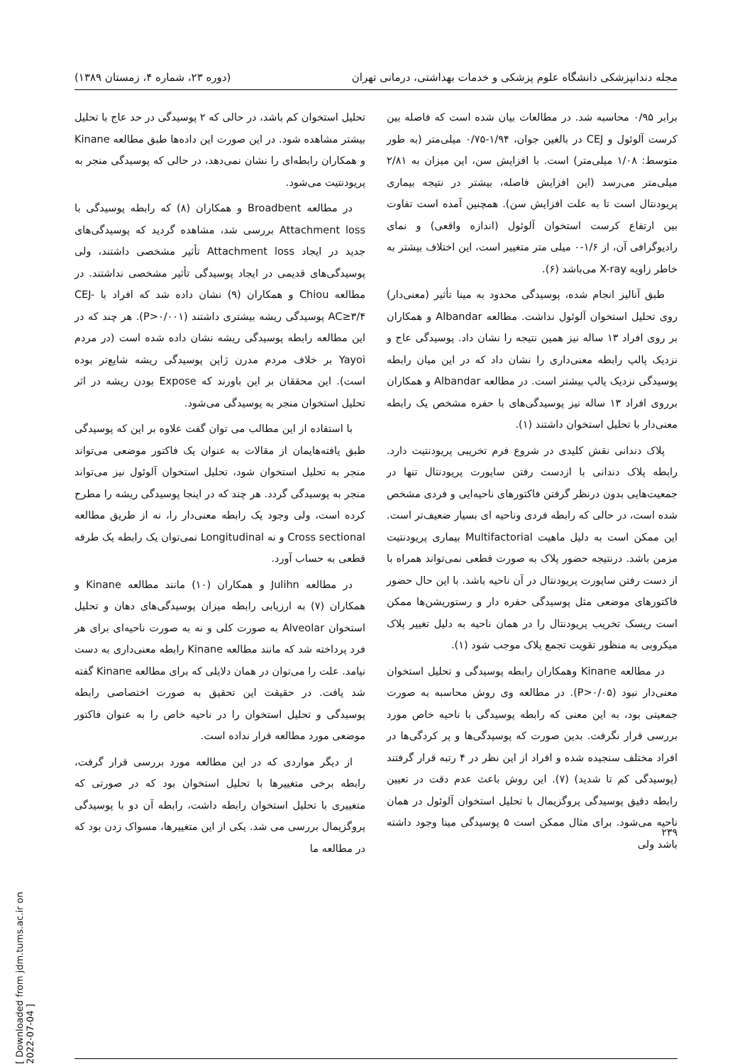مجله دندانپزشکی دانشگاه علوم پزشکی و خدمات بهداشتی، درمانی تهران (دوره ۲۳، شماره ۴، زمستان ۱۳۸۹)
برابر ۰/۹۵ محاسبه شد. در مطالعات بیان شده است که فاصله بین کرست آلوئول و CEJ در بالغین جوان، ۱/۹۴-۰/۷۵ میلی‌متر (به طور متوسط: ۱/۰۸ میلی‌متر) است. با افزایش سن، این میزان به ۲/۸۱ میلی‌متر می‌رسد (این افزایش فاصله، بیشتر در نتیجه بیماری پریودنتال است تا به علت افزایش سن). همچنین آمده است تفاوت بین ارتفاع کرست استخوان آلوئول (اندازه واقعی) و نمای رادیوگرافی آن، از ۱/۶-۰ میلی متر متغییر است، این اختلاف بیشتر به خاطر زاویه X-ray می‌باشد (۶).
طبق آنالیز انجام شده، پوسیدگی محدود به مینا تأثیر (معنی‌دار) روی تحلیل استخوان آلوئول نداشت. مطالعه Albandar و همکاران بر روی افراد ۱۳ ساله نیز همین نتیجه را نشان داد. پوسیدگی عاج و نزدیک پالپ رابطه معنی‌داری را نشان داد که در این میان رابطه پوسیدگی نزدیک پالپ بیشتر است. در مطالعه Albandar و همکاران برروی افراد ۱۳ ساله نیز پوسیدگی‌های با حفره مشخص یک رابطه معنی‌دار با تحلیل استخوان داشتند (۱).
پلاک دندانی نقش کلیدی در شروع فرم تخریبی پریودنتیت دارد. رابطه پلاک دندانی با ازدست رفتن ساپورت پریودنتال تنها در جمعیت‌هایی بدون درنظر گرفتن فاکتورهای ناحیه‌ایی و فردی مشخص شده است، در حالی که رابطه فردی وناحیه ای بسیار ضعیف‌تر است. این ممکن است به دلیل ماهیت Multifactorial بیماری پریودنتیت مزمن باشد. درنتیجه حضور پلاک به صورت قطعی نمی‌تواند همراه با از دست رفتن ساپورت پریودنتال در آن ناحیه باشد. با این حال حضور فاکتورهای موضعی مثل پوسیدگی حفره دار و رستوریشن‌ها ممکن است ریسک تخریب پریودنتال را در همان ناحیه به دلیل تغییر پلاک میکروبی به منظور تقویت تجمع پلاک موجب شود (۱).
در مطالعه Kinane وهمکاران رابطه پوسیدگی و تحلیل استخوان معنی‌دار نبود (P>۰/۰۵). در مطالعه وی روش محاسبه به صورت جمعیتی بود، به این معنی که رابطه پوسیدگی با ناحیه خاص مورد بررسی قرار نگرفت. بدین صورت که پوسیدگی‌ها و پر کردگی‌ها در افراد مختلف سنجیده شده و افراد از این نظر در ۴ رتبه قرار گرفتند (پوسیدگی کم تا شدید) (۷). این روش باعث عدم دقت در تعیین رابطه دقیق پوسیدگی پروگزیمال با تحلیل استخوان آلوئول در همان ناحیه می‌شود. برای مثال ممکن است ۵ پوسیدگی مینا وجود داشته باشد ولی
تحلیل استخوان کم باشد، در حالی که ۲ پوسیدگی در حد عاج با تحلیل بیشتر مشاهده شود. در این صورت این داده‌ها طبق مطالعه Kinane و همکاران رابطه‌ای را نشان نمی‌دهد، در حالی که پوسیدگی منجر به پریودنتیت می‌شود.
در مطالعه Broadbent و همکاران (۸) که رابطه پوسیدگی با Attachment loss بررسی شد، مشاهده گردید که پوسیدگی‌های جدید در ایجاد Attachment loss تأثیر مشخصی داشتند، ولی پوسیدگی‌های قدیمی در ایجاد پوسیدگی تأثیر مشخصی نداشتند. در مطالعه Chiou و همکاران (۹) نشان داده شد که افراد با CEJ-AC≥۳/۴ پوسیدگی ریشه بیشتری داشتند (P>۰/۰۰۱). هر چند که در این مطالعه رابطه پوسیدگی ریشه نشان داده شده است (در مردم Yayoi بر خلاف مردم مدرن ژاپن پوسیدگی ریشه شایع‌تر بوده است). این محققان بر این باورند که Expose بودن ریشه در اثر تحلیل استخوان منجر به پوسیدگی می‌شود.
با استفاده از این مطالب می توان گفت علاوه بر این که پوسیدگی طبق یافته‌هایمان از مقالات به عنوان یک فاکتور موضعی می‌تواند منجر به تحلیل استخوان شود، تحلیل استخوان آلوئول نیز می‌تواند منجر به پوسیدگی گردد. هر چند که در اینجا پوسیدگی ریشه را مطرح کرده است، ولی وجود یک رابطه معنی‌دار را، نه از طریق مطالعه Cross sectional و نه Longitudinal نمی‌توان یک رابطه یک طرفه قطعی به حساب آورد.
در مطالعه Julihn و همکاران (۱۰) مانند مطالعه Kinane و همکاران (۷) به ارزیابی رابطه میزان پوسیدگی‌های دهان و تحلیل استخوان Alveolar به صورت کلی و نه به صورت ناحیه‌ای برای هر فرد پرداخته شد که مانند مطالعه Kinane رابطه معنی‌داری به دست نیامد. علت را می‌توان در همان دلایلی که برای مطالعه Kinane گفته شد یافت. در حقیقت این تحقیق به صورت اختصاصی رابطه پوسیدگی و تحلیل استخوان را در ناحیه خاص را به عنوان فاکتور موضعی مورد مطالعه قرار نداده است.
از دیگر مواردی که در این مطالعه مورد بررسی قرار گرفت، رابطه برخی متغییرها با تحلیل استخوان بود که در صورتی که متغییری با تحلیل استخوان رابطه داشت، رابطه آن دو با پوسیدگی پروگزیمال بررسی می شد. یکی از این متغییرها، مسواک زدن بود که در مطالعه ما
۲۳۹
[ Downloaded from jdm.tums.ac.ir on 2022-07-04 ]